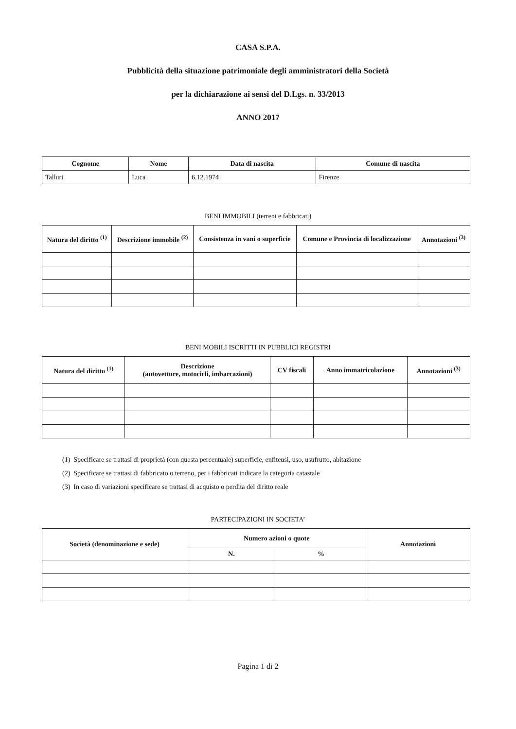CASA S.P.A.
Pubblicità della situazione patrimoniale degli amministratori della Società
per la dichiarazione ai sensi del D.Lgs. n. 33/2013
ANNO 2017
| Cognome | Nome | Data di nascita | Comune di nascita |
| --- | --- | --- | --- |
| Talluri | Luca | 6.12.1974 | Firenze |
BENI IMMOBILI (terreni e fabbricati)
| Natura del diritto <sup>(1)</sup> | Descrizione immobile <sup>(2)</sup> | Consistenza in vani o superficie | Comune e Provincia di localizzazione | Annotazioni <sup>(3)</sup> |
| --- | --- | --- | --- | --- |
BENI MOBILI ISCRITTI IN PUBBLICI REGISTRI
| Natura del diritto <sup>(1)</sup> | Descrizione (autovetture, motocicli, imbarcazioni) | CV fiscali | Anno immatricolazione | Annotazioni <sup>(3)</sup> |
| --- | --- | --- | --- | --- |
(1) Specificare se trattasi di proprietà (con questa percentuale) superficie, enfiteusi, uso, usufrutto, abitazione
(2) Specificare se trattasi di fabbricato o terreno, per i fabbricati indicare la categoria catastale
(3) In caso di variazioni specificare se trattasi di acquisto o perdita del diritto reale
PARTECIPAZIONI IN SOCIETA’
| Società (denominazione e sede) | Numero azioni o quote | | Annotazioni |
| --- | --- | --- | --- |
| | N. | % | |
Pagina 1 di 2